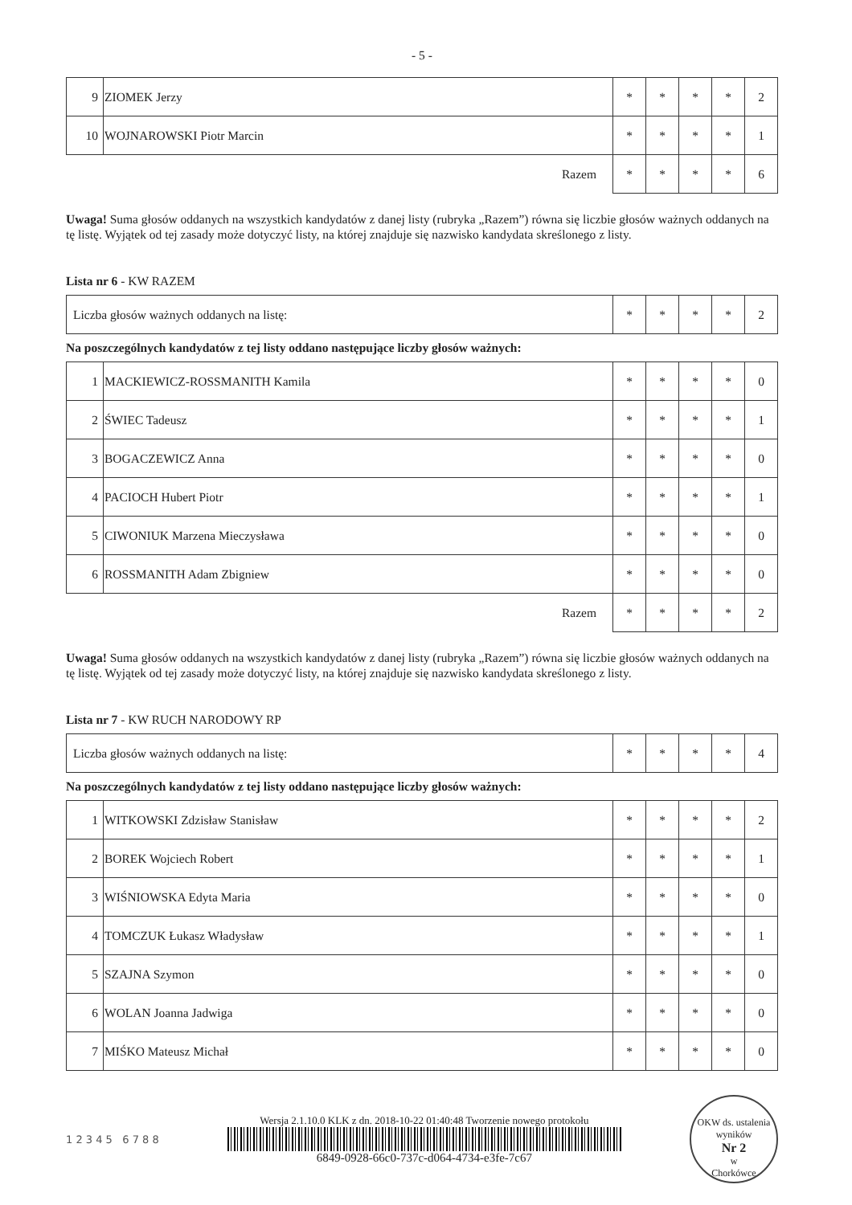- 5 -
| 9 | ZIOMEK Jerzy | * | * | * | * | 2 |
| 10 | WOJNAROWSKI Piotr Marcin | * | * | * | * | 1 |
| Razem | | * | * | * | * | 6 |
Uwaga! Suma głosów oddanych na wszystkich kandydatów z danej listy (rubryka „Razem”) równa się liczbie głosów ważnych oddanych na tę listę. Wyjątek od tej zasady może dotyczyć listy, na której znajduje się nazwisko kandydata skreślonego z listy.
Lista nr 6 - KW RAZEM
| Liczba głosów ważnych oddanych na listę: | * | * | * | * | 2 |
Na poszczególnych kandydatów z tej listy oddano następujące liczby głosów ważnych:
| 1 | MACKIEWICZ-ROSSMANITH Kamila | * | * | * | * | 0 |
| 2 | ŚWIEC Tadeusz | * | * | * | * | 1 |
| 3 | BOGACZEWICZ Anna | * | * | * | * | 0 |
| 4 | PACIOCH Hubert Piotr | * | * | * | * | 1 |
| 5 | CIWONIUK Marzena Mieczysława | * | * | * | * | 0 |
| 6 | ROSSMANITH Adam Zbigniew | * | * | * | * | 0 |
| Razem | | * | * | * | * | 2 |
Uwaga! Suma głosów oddanych na wszystkich kandydatów z danej listy (rubryka „Razem”) równa się liczbie głosów ważnych oddanych na tę listę. Wyjątek od tej zasady może dotyczyć listy, na której znajduje się nazwisko kandydata skreślonego z listy.
Lista nr 7 - KW RUCH NARODOWY RP
| Liczba głosów ważnych oddanych na listę: | * | * | * | * | 4 |
Na poszczególnych kandydatów z tej listy oddano następujące liczby głosów ważnych:
| 1 | WITKOWSKI Zdzisław Stanisław | * | * | * | * | 2 |
| 2 | BOREK Wojciech Robert | * | * | * | * | 1 |
| 3 | WIŚNIOWSKA Edyta Maria | * | * | * | * | 0 |
| 4 | TOMCZUK Łukasz Władysław | * | * | * | * | 1 |
| 5 | SZAJNA Szymon | * | * | * | * | 0 |
| 6 | WOLAN Joanna Jadwiga | * | * | * | * | 0 |
| 7 | MIŚKO Mateusz Michał | * | * | * | * | 0 |
1 2 3 4 5 6 7 8 8
Wersja 2.1.10.0 KLK z dn. 2018-10-22 01:40:48 Tworzenie nowego protokołu
6849-0928-66c0-737c-d064-4734-e3fe-7c67
OKW ds. ustalenia wyników
Nr 2
w
Chorkówce